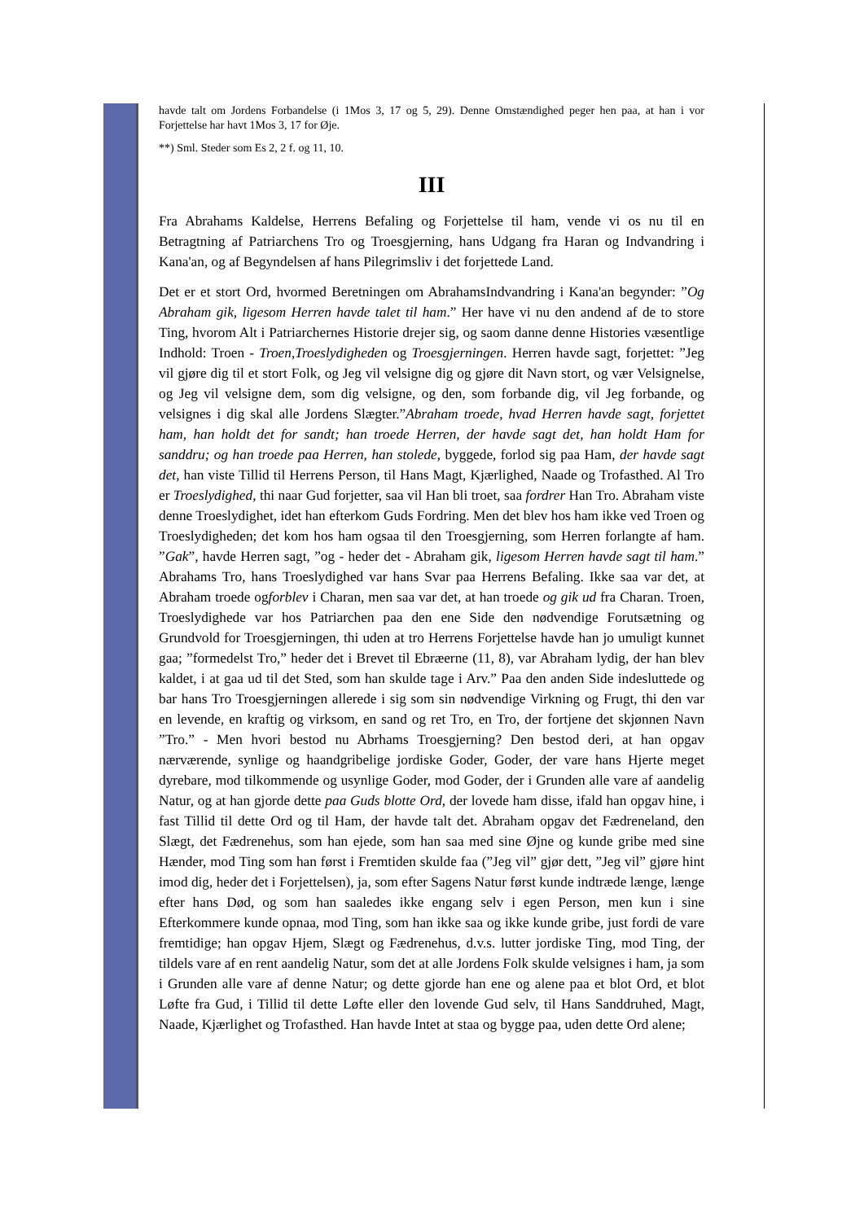havde talt om Jordens Forbandelse (i 1Mos 3, 17 og 5, 29). Denne Omstændighed peger hen paa, at han i vor Forjettelse har havt 1Mos 3, 17 for Øje.
**) Sml. Steder som Es 2, 2 f. og 11, 10.
III
Fra Abrahams Kaldelse, Herrens Befaling og Forjettelse til ham, vende vi os nu til en Betragtning af Patriarchens Tro og Troesgjerning, hans Udgang fra Haran og Indvandring i Kana'an, og af Begyndelsen af hans Pilegrimsliv i det forjettede Land.
Det er et stort Ord, hvormed Beretningen om AbrahamsIndvandring i Kana'an begynder: ”Og Abraham gik, ligesom Herren havde talet til ham.” Her have vi nu den andend af de to store Ting, hvorom Alt i Patriarchernes Historie drejer sig, og saom danne denne Histories væsentlige Indhold: Troen - Troen,Troeslydigheden og Troesgjerningen. Herren havde sagt, forjettet: ”Jeg vil gjøre dig til et stort Folk, og Jeg vil velsigne dig og gjøre dit Navn stort, og vær Velsignelse, og Jeg vil velsigne dem, som dig velsigne, og den, som forbande dig, vil Jeg forbande, og velsignes i dig skal alle Jordens Slægter.”Abraham troede, hvad Herren havde sagt, forjettet ham, han holdt det for sandt; han troede Herren, der havde sagt det, han holdt Ham for sanddru; og han troede paa Herren, han stolede, byggede, forlod sig paa Ham, der havde sagt det, han viste Tillid til Herrens Person, til Hans Magt, Kjærlighed, Naade og Trofasthed. Al Tro er Troeslydighed, thi naar Gud forjetter, saa vil Han bli troet, saa fordrer Han Tro. Abraham viste denne Troeslydighet, idet han efterkom Guds Fordring. Men det blev hos ham ikke ved Troen og Troeslydigheden; det kom hos ham ogsaa til den Troesgjerning, som Herren forlangte af ham. ”Gak”, havde Herren sagt, ”og - heder det - Abraham gik, ligesom Herren havde sagt til ham.” Abrahams Tro, hans Troeslydighed var hans Svar paa Herrens Befaling. Ikke saa var det, at Abraham troede ogforblev i Charan, men saa var det, at han troede og gik ud fra Charan. Troen, Troeslydighede var hos Patriarchen paa den ene Side den nødvendige Forutsætning og Grundvold for Troesgjerningen, thi uden at tro Herrens Forjettelse havde han jo umuligt kunnet gaa; ”formedelst Tro,” heder det i Brevet til Ebræerne (11, 8), var Abraham lydig, der han blev kaldet, i at gaa ud til det Sted, som han skulde tage i Arv.” Paa den anden Side indesluttede og bar hans Tro Troesgjerningen allerede i sig som sin nødvendige Virkning og Frugt, thi den var en levende, en kraftig og virksom, en sand og ret Tro, en Tro, der fortjene det skjønnen Navn ”Tro.” - Men hvori bestod nu Abrhams Troesgjerning? Den bestod deri, at han opgav nærværende, synlige og haandgribelige jordiske Goder, Goder, der vare hans Hjerte meget dyrebare, mod tilkommende og usynlige Goder, mod Goder, der i Grunden alle vare af aandelig Natur, og at han gjorde dette paa Guds blotte Ord, der lovede ham disse, ifald han opgav hine, i fast Tillid til dette Ord og til Ham, der havde talt det. Abraham opgav det Fædreneland, den Slægt, det Fædrenehus, som han ejede, som han saa med sine Øjne og kunde gribe med sine Hænder, mod Ting som han først i Fremtiden skulde faa (”Jeg vil” gjør dett, ”Jeg vil” gjøre hint imod dig, heder det i Forjettelsen), ja, som efter Sagens Natur først kunde indtræde længe, længe efter hans Død, og som han saaledes ikke engang selv i egen Person, men kun i sine Efterkommere kunde opnaa, mod Ting, som han ikke saa og ikke kunde gribe, just fordi de vare fremtidige; han opgav Hjem, Slægt og Fædrenehus, d.v.s. lutter jordiske Ting, mod Ting, der tildels vare af en rent aandelig Natur, som det at alle Jordens Folk skulde velsignes i ham, ja som i Grunden alle vare af denne Natur; og dette gjorde han ene og alene paa et blot Ord, et blot Løfte fra Gud, i Tillid til dette Løfte eller den lovende Gud selv, til Hans Sanddruhed, Magt, Naade, Kjærlighet og Trofasthed. Han havde Intet at staa og bygge paa, uden dette Ord alene;